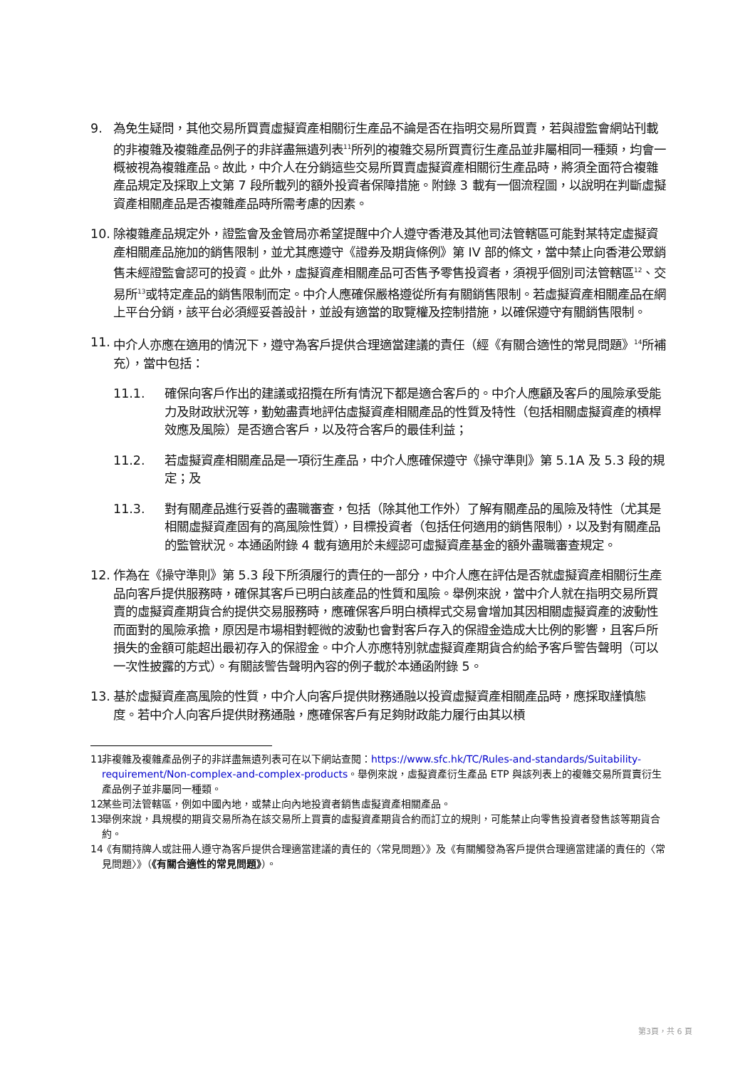9. 為免生疑問，其他交易所買賣虛擬資產相關衍生產品不論是否在指明交易所買賣，若與證監會網站刊載的非複雜及複雜產品例子的非詳盡無遺列表<sup>11</sup>所列的複雜交易所買賣衍生產品並非屬相同一種類，均會一概被視為複雜產品。故此，中介人在分銷這些交易所買賣虛擬資產相關衍生產品時，將須全面符合複雜產品規定及採取上文第 7 段所載列的額外投資者保障措施。附錄 3 載有一個流程圖，以說明在判斷虛擬資產相關產品是否複雜產品時所需考慮的因素。
10. 除複雜產品規定外，證監會及金管局亦希望提醒中介人遵守香港及其他司法管轄區可能對某特定虛擬資產相關產品施加的銷售限制，並尤其應遵守《證券及期貨條例》第 IV 部的條文，當中禁止向香港公眾銷售未經證監會認可的投資。此外，虛擬資產相關產品可否售予零售投資者，須視乎個別司法管轄區<sup>12</sup>、交易所<sup>13</sup>或特定產品的銷售限制而定。中介人應確保嚴格遵從所有有關銷售限制。若虛擬資產相關產品在網上平台分銷，該平台必須經妥善設計，並設有適當的取覽權及控制措施，以確保遵守有關銷售限制。
11. 中介人亦應在適用的情況下，遵守為客戶提供合理適當建議的責任（經《有關合適性的常見問題》<sup>14</sup>所補充），當中包括：
11.1. 確保向客戶作出的建議或招攬在所有情況下都是適合客戶的。中介人應顧及客戶的風險承受能力及財政狀況等，勤勉盡責地評估虛擬資產相關產品的性質及特性（包括相關虛擬資產的槓桿效應及風險）是否適合客戶，以及符合客戶的最佳利益；
11.2. 若虛擬資產相關產品是一項衍生產品，中介人應確保遵守《操守準則》第 5.1A 及 5.3 段的規定；及
11.3. 對有關產品進行妥善的盡職審查，包括（除其他工作外）了解有關產品的風險及特性（尤其是相關虛擬資產固有的高風險性質），目標投資者（包括任何適用的銷售限制），以及對有關產品的監管狀況。本通函附錄 4 載有適用於未經認可虛擬資產基金的額外盡職審查規定。
12. 作為在《操守準則》第 5.3 段下所須履行的責任的一部分，中介人應在評估是否就虛擬資產相關衍生產品向客戶提供服務時，確保其客戶已明白該產品的性質和風險。舉例來說，當中介人就在指明交易所買賣的虛擬資產期貨合約提供交易服務時，應確保客戶明白槓桿式交易會增加其因相關虛擬資產的波動性而面對的風險承擔，原因是市場相對輕微的波動也會對客戶存入的保證金造成大比例的影響，且客戶所損失的金額可能超出最初存入的保證金。中介人亦應特別就虛擬資產期貨合約給予客戶警告聲明（可以一次性披露的方式）。有關該警告聲明內容的例子載於本通函附錄 5。
13. 基於虛擬資產高風險的性質，中介人向客戶提供財務通融以投資虛擬資產相關產品時，應採取謹慎態度。若中介人向客戶提供財務通融，應確保客戶有足夠財政能力履行由其以槓
11
非複雜及複雜產品例子的非詳盡無遺列表可在以下網站查閱：https://www.sfc.hk/TC/Rules-and-standards/Suitability-requirement/Non-complex-and-complex-products。舉例來說，虛擬資產衍生產品 ETP 與該列表上的複雜交易所買賣衍生產品例子並非屬同一種類。
12
某些司法管轄區，例如中國內地，或禁止向內地投資者銷售虛擬資產相關產品。
13
舉例來說，具規模的期貨交易所為在該交易所上買賣的虛擬資產期貨合約而訂立的規則，可能禁止向零售投資者發售該等期貨合約。
14
《有關持牌人或註冊人遵守為客戶提供合理適當建議的責任的〈常見問題〉》及《有關觸發為客戶提供合理適當建議的責任的〈常見問題〉》（《有關合適性的常見問題》）。
第3頁，共 6 頁